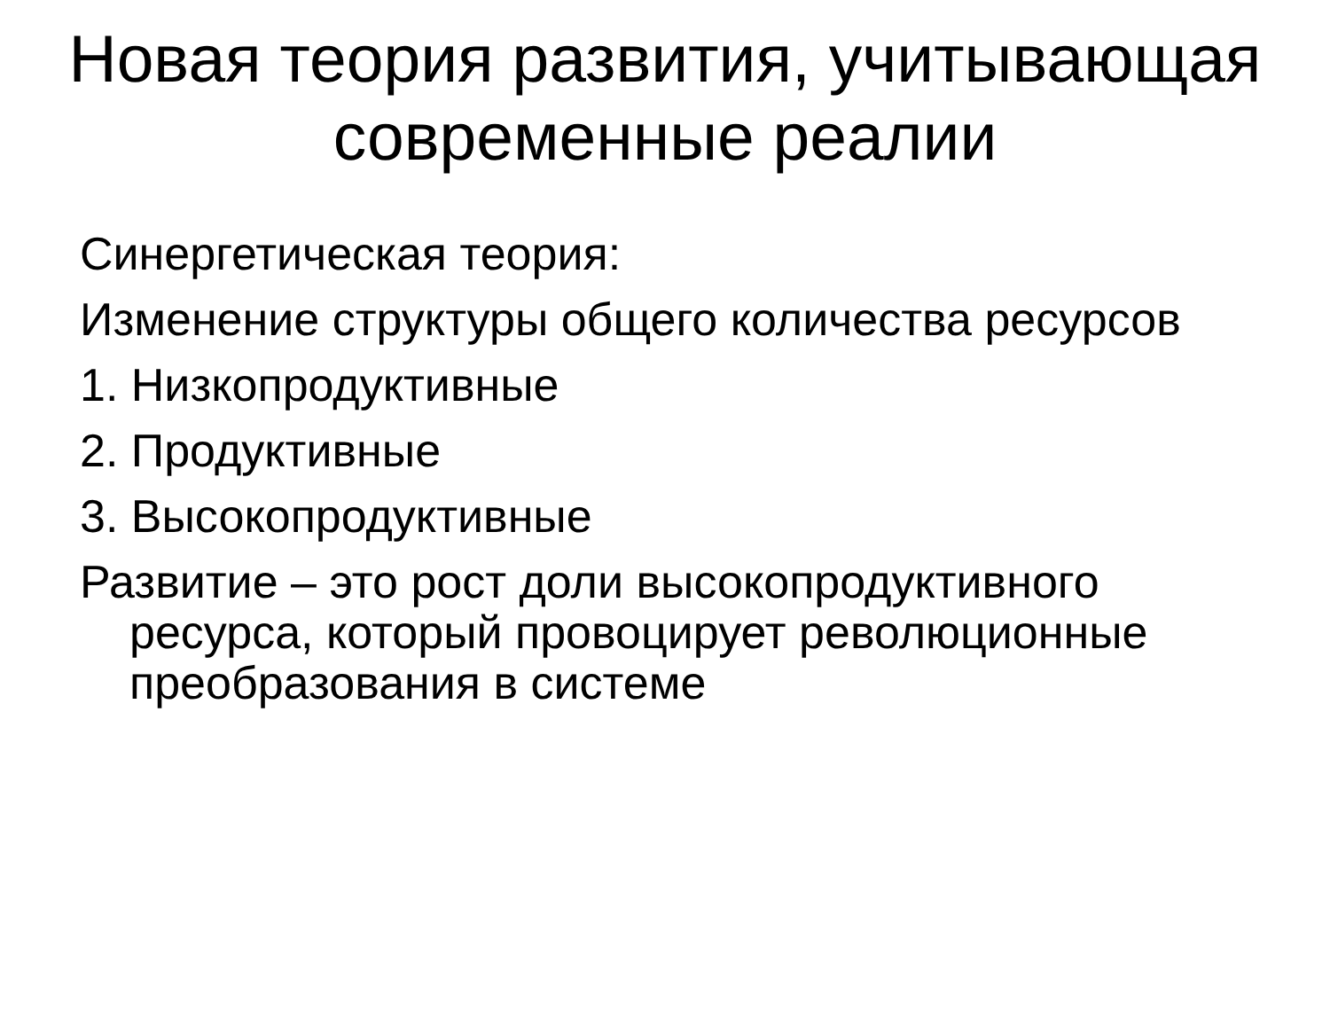Новая теория развития, учитывающая современные реалии
Синергетическая теория:
Изменение структуры общего количества ресурсов
1. Низкопродуктивные
2. Продуктивные
3. Высокопродуктивные
Развитие – это рост доли высокопродуктивного ресурса, который провоцирует революционные преобразования в системе